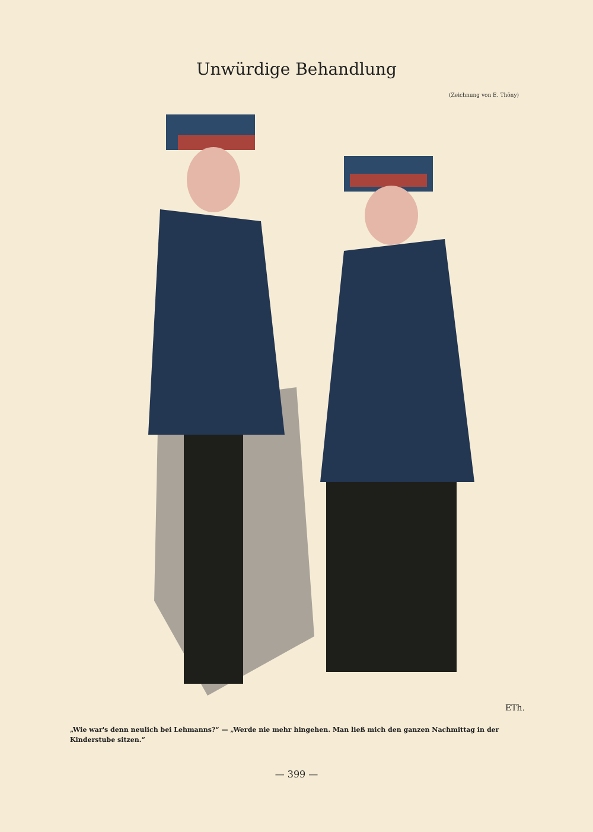Unwürdige Behandlung
(Zeichnung von E. Thöny)
ETh.
„Wie war's denn neulich bei Lehmanns?“ — „Werde nie mehr hingehen. Man ließ mich den ganzen Nachmittag in der Kinderstube sitzen.“
— 399 —